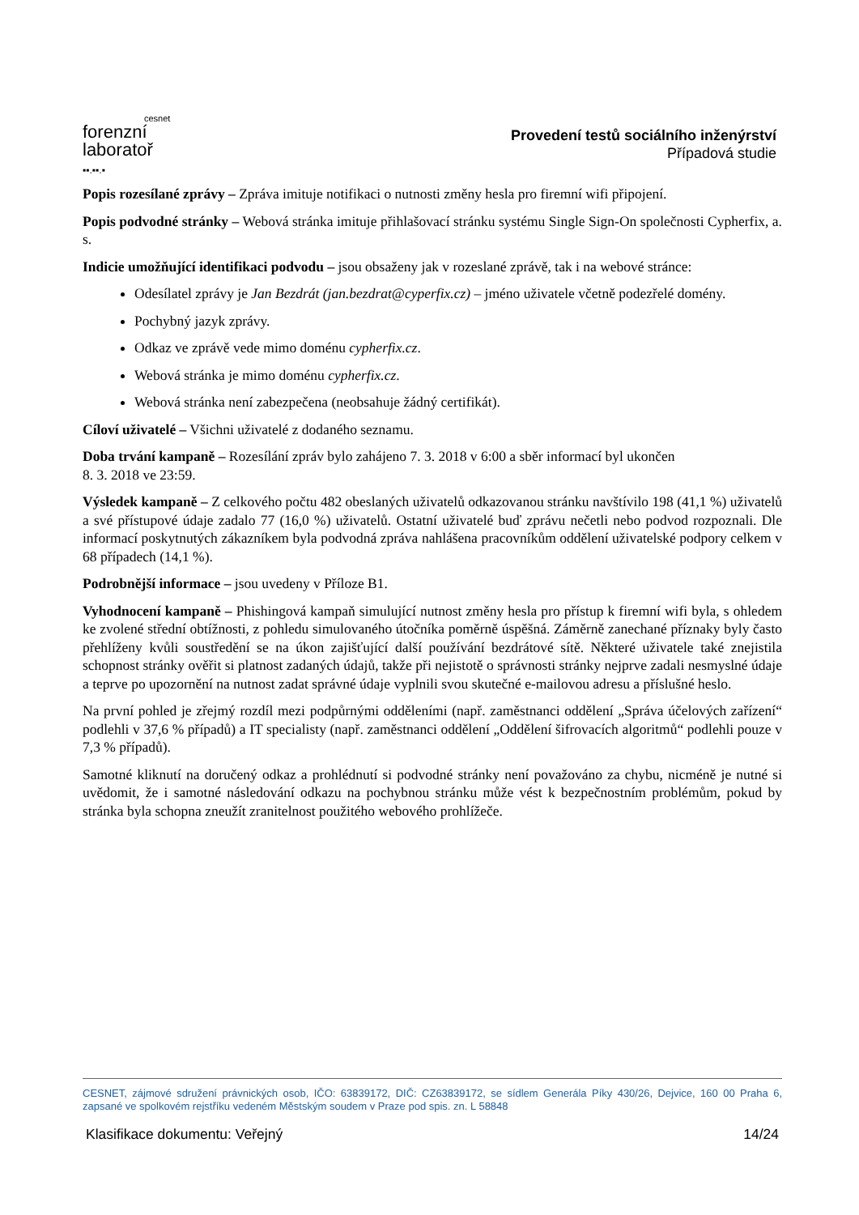cesnet
forenzní
laboratoř
▪▪.▪▪.▪
Provedení testů sociálního inženýrství
Případová studie
Popis rozesílané zprávy – Zpráva imituje notifikaci o nutnosti změny hesla pro firemní wifi připojení.
Popis podvodné stránky – Webová stránka imituje přihlašovací stránku systému Single Sign-On společnosti Cypherfix, a. s.
Indicie umožňující identifikaci podvodu – jsou obsaženy jak v rozeslané zprávě, tak i na webové stránce:
Odesílatel zprávy je Jan Bezdrát (jan.bezdrat@cyperfix.cz) – jméno uživatele včetně podezřelé domény.
Pochybný jazyk zprávy.
Odkaz ve zprávě vede mimo doménu cypherfix.cz.
Webová stránka je mimo doménu cypherfix.cz.
Webová stránka není zabezpečena (neobsahuje žádný certifikát).
Cíloví uživatelé – Všichni uživatelé z dodaného seznamu.
Doba trvání kampaně – Rozesílání zpráv bylo zahájeno 7. 3. 2018 v 6:00 a sběr informací byl ukončen
8. 3. 2018 ve 23:59.
Výsledek kampaně – Z celkového počtu 482 obeslaných uživatelů odkazovanou stránku navštívilo 198 (41,1 %) uživatelů a své přístupové údaje zadalo 77 (16,0 %) uživatelů. Ostatní uživatelé buď zprávu nečetli nebo podvod rozpoznali. Dle informací poskytnutých zákazníkem byla podvodná zpráva nahlášena pracovníkům oddělení uživatelské podpory celkem v 68 případech (14,1 %).
Podrobnější informace – jsou uvedeny v Příloze B1.
Vyhodnocení kampaně – Phishingová kampaň simulující nutnost změny hesla pro přístup k firemní wifi byla, s ohledem ke zvolené střední obtížnosti, z pohledu simulovaného útočníka poměrně úspěšná. Záměrně zanechané příznaky byly často přehlíženy kvůli soustředění se na úkon zajišťující další používání bezdrátové sítě. Některé uživatele také znejistila schopnost stránky ověřit si platnost zadaných údajů, takže při nejistotě o správnosti stránky nejprve zadali nesmyslné údaje a teprve po upozornění na nutnost zadat správné údaje vyplnili svou skutečné e-mailovou adresu a příslušné heslo.
Na první pohled je zřejmý rozdíl mezi podpůrnými odděleními (např. zaměstnanci oddělení „Správa účelových zařízení“ podlehli v 37,6 % případů) a IT specialisty (např. zaměstnanci oddělení „Oddělení šifrovacích algoritmů“ podlehli pouze v 7,3 % případů).
Samotné kliknutí na doručený odkaz a prohlédnutí si podvodné stránky není považováno za chybu, nicméně je nutné si uvědomit, že i samotné následování odkazu na pochybnou stránku může vést k bezpečnostním problémům, pokud by stránka byla schopna zneužít zranitelnost použitého webového prohlížeče.
CESNET, zájmové sdružení právnických osob, IČO: 63839172, DIČ: CZ63839172, se sídlem Generála Píky 430/26, Dejvice, 160 00 Praha 6, zapsané ve spolkovém rejstříku vedeném Městským soudem v Praze pod spis. zn. L 58848
Klasifikace dokumentu: Veřejný 14/24